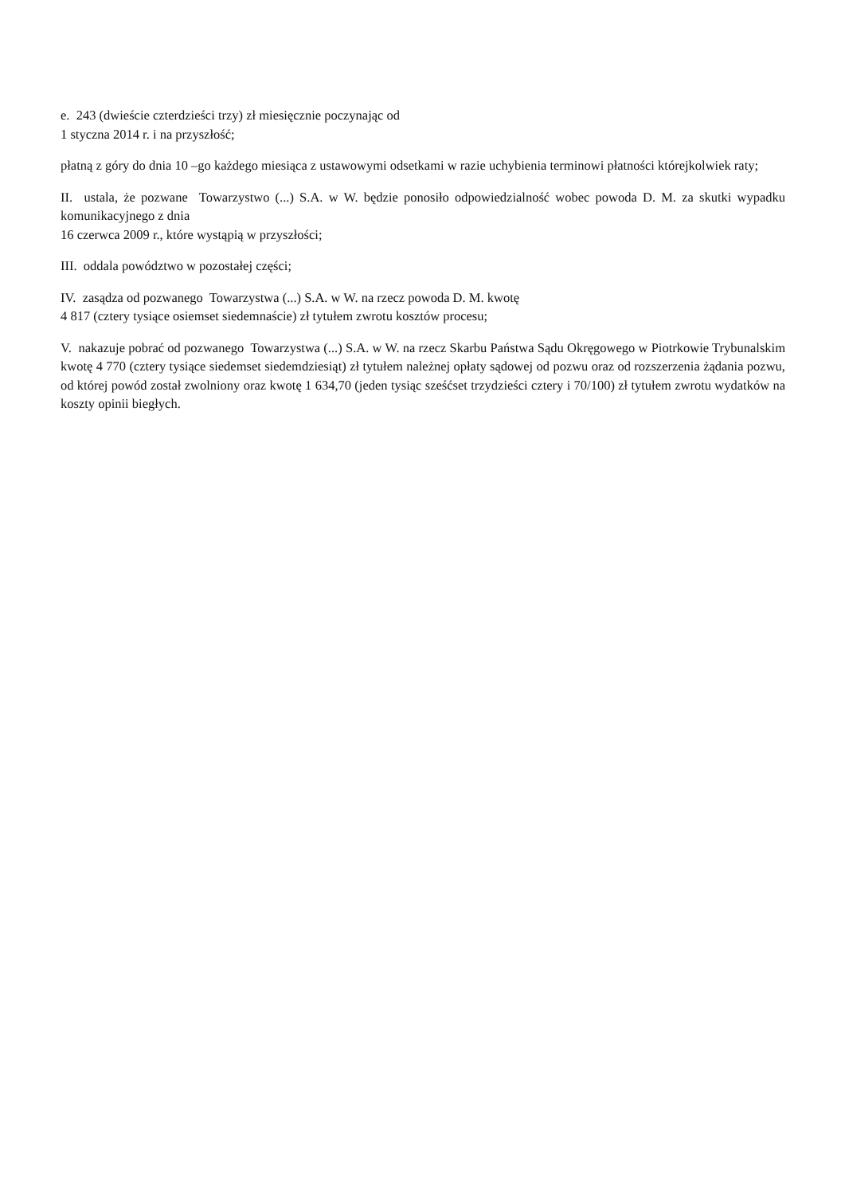e. 243 (dwieście czterdzieści trzy) zł miesięcznie poczynając od
1 styczna 2014 r. i na przyszłość;
płatną z góry do dnia 10 –go każdego miesiąca z ustawowymi odsetkami w razie uchybienia terminowi płatności którejkolwiek raty;
II. ustala, że pozwane Towarzystwo (...) S.A. w W. będzie ponosiło odpowiedzialność wobec powoda D. M. za skutki wypadku komunikacyjnego z dnia
16 czerwca 2009 r., które wystąpią w przyszłości;
III. oddala powództwo w pozostałej części;
IV. zasądza od pozwanego Towarzystwa (...) S.A. w W. na rzecz powoda D. M. kwotę
4 817 (cztery tysiące osiemset siedemnaście) zł tytułem zwrotu kosztów procesu;
V. nakazuje pobrać od pozwanego Towarzystwa (...) S.A. w W. na rzecz Skarbu Państwa Sądu Okręgowego w Piotrkowie Trybunalskim kwotę 4 770 (cztery tysiące siedemset siedemdziesiąt) zł tytułem należnej opłaty sądowej od pozwu oraz od rozszerzenia żądania pozwu, od której powód został zwolniony oraz kwotę 1 634,70 (jeden tysiąc sześćset trzydzieści cztery i 70/100) zł tytułem zwrotu wydatków na koszty opinii biegłych.